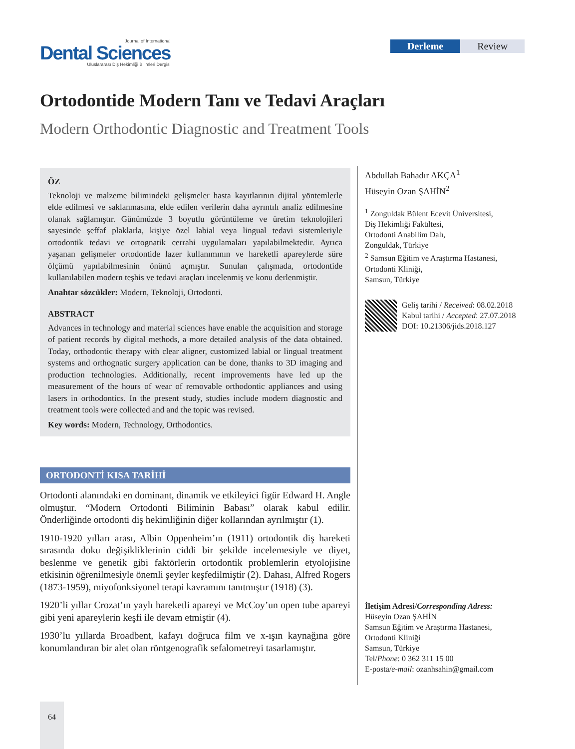Journal of International
Dental Sciences
Uluslararası Diş Hekimliği Bilimleri Dergisi
Derleme Review
Ortodontide Modern Tanı ve Tedavi Araçları
Modern Orthodontic Diagnostic and Treatment Tools
ÖZ
Teknoloji ve malzeme bilimindeki gelişmeler hasta kayıtlarının dijital yöntemlerle elde edilmesi ve saklanmasına, elde edilen verilerin daha ayrıntılı analiz edilmesine olanak sağlamıştır. Günümüzde 3 boyutlu görüntüleme ve üretim teknolojileri sayesinde şeffaf plaklarla, kişiye özel labial veya lingual tedavi sistemleriyle ortodontik tedavi ve ortognatik cerrahi uygulamaları yapılabilmektedir. Ayrıca yaşanan gelişmeler ortodontide lazer kullanımının ve hareketli apareylerde süre ölçümü yapılabilmesinin önünü açmıştır. Sunulan çalışmada, ortodontide kullanılabilen modern teşhis ve tedavi araçları incelenmiş ve konu derlenmiştir.
Anahtar sözcükler: Modern, Teknoloji, Ortodonti.
ABSTRACT
Advances in technology and material sciences have enable the acquisition and storage of patient records by digital methods, a more detailed analysis of the data obtained. Today, orthodontic therapy with clear aligner, customized labial or lingual treatment systems and orthognatic surgery application can be done, thanks to 3D imaging and production technologies. Additionally, recent improvements have led up the measurement of the hours of wear of removable orthodontic appliances and using lasers in orthodontics. In the present study, studies include modern diagnostic and treatment tools were collected and and the topic was revised.
Key words: Modern, Technology, Orthodontics.
ORTODONTİ KISA TARİHİ
Ortodonti alanındaki en dominant, dinamik ve etkileyici figür Edward H. Angle olmuştur. “Modern Ortodonti Biliminin Babası” olarak kabul edilir. Önderliğinde ortodonti diş hekimliğinin diğer kollarından ayrılmıştır (1).
1910-1920 yılları arası, Albin Oppenheim’ın (1911) ortodontik diş hareketi sırasında doku değişikliklerinin ciddi bir şekilde incelemesiyle ve diyet, beslenme ve genetik gibi faktörlerin ortodontik problemlerin etyolojisine etkisinin öğrenilmesiyle önemli şeyler keşfedilmiştir (2). Dahası, Alfred Rogers (1873-1959), miyofonksiyonel terapi kavramını tanıtmıştır (1918) (3).
1920’li yıllar Crozat’ın yaylı hareketli apareyi ve McCoy’un open tube apareyi gibi yeni apareylerin keşfi ile devam etmiştir (4).
1930’lu yıllarda Broadbent, kafayı doğruca film ve x-ışın kaynağına göre konumlandıran bir alet olan röntgenografik sefalometreyi tasarlamıştır.
Abdullah Bahadır AKÇA<sup>1</sup>
Hüseyin Ozan ŞAHİN<sup>2</sup>
<sup>1</sup> Zonguldak Bülent Ecevit Üniversitesi,
Diş Hekimliği Fakültesi,
Ortodonti Anabilim Dalı,
Zonguldak, Türkiye
<sup>2</sup> Samsun Eğitim ve Araştırma Hastanesi,
Ortodonti Kliniği,
Samsun, Türkiye
Geliş tarihi / Received: 08.02.2018
Kabul tarihi / Accepted: 27.07.2018
DOI: 10.21306/jids.2018.127
İletişim Adresi/Corresponding Adress:
Hüseyin Ozan ŞAHİN
Samsun Eğitim ve Araştırma Hastanesi,
Ortodonti Kliniği
Samsun, Türkiye
Tel/Phone: 0 362 311 15 00
E-posta/e-mail: ozanhsahin@gmail.com
64